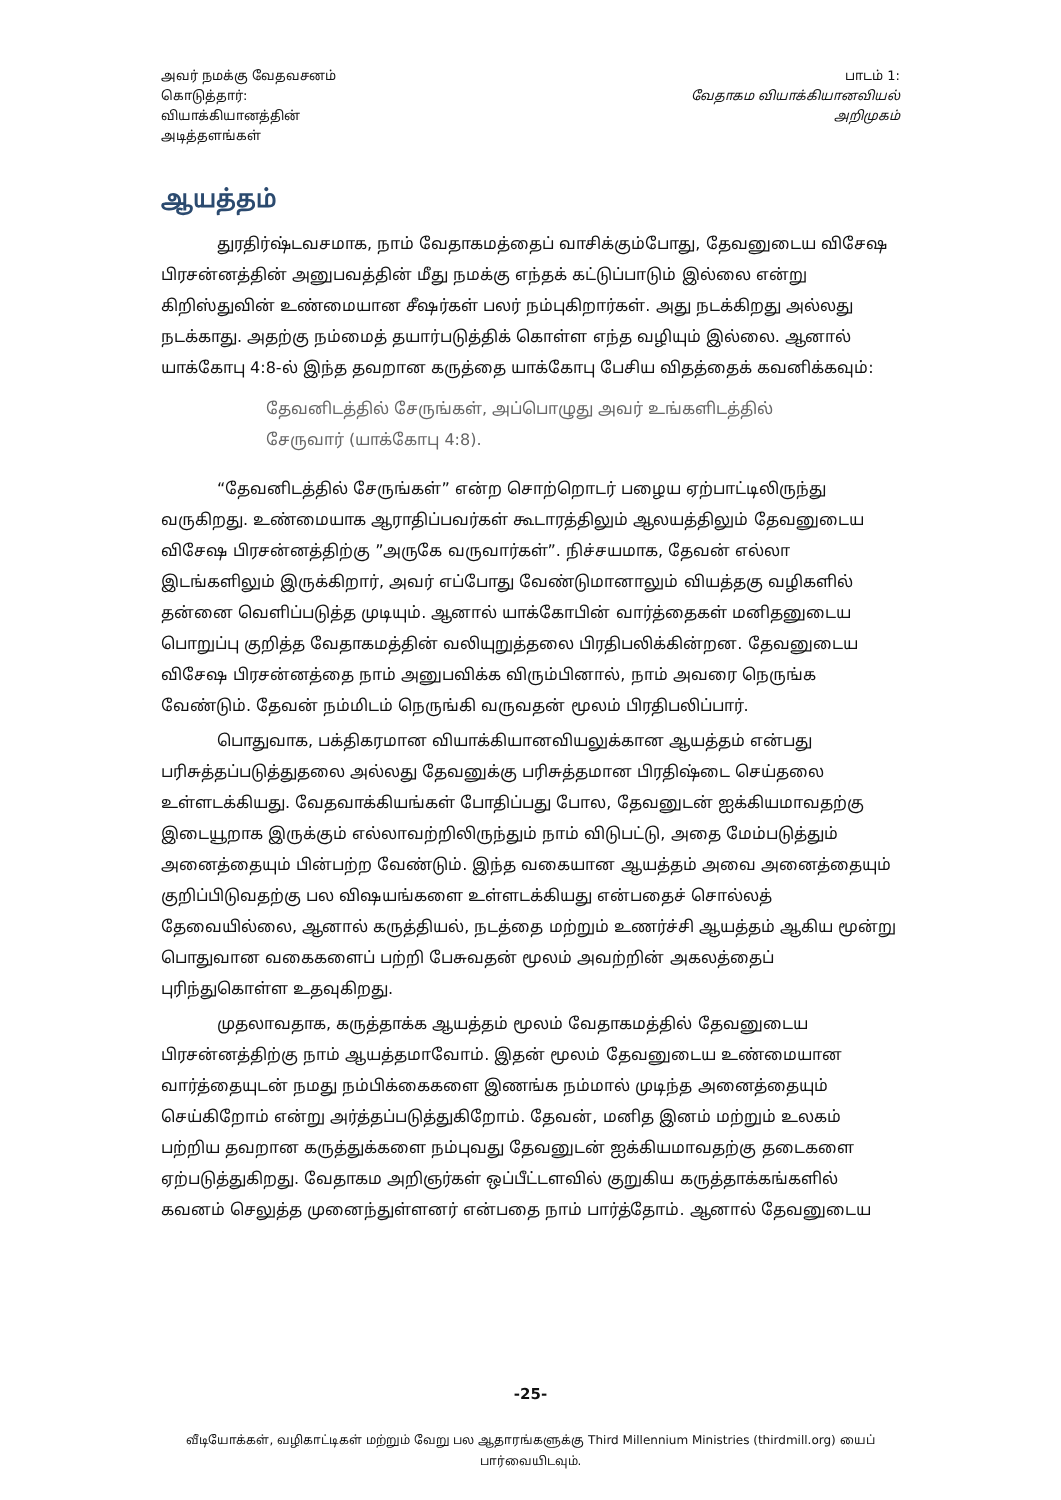அவர் நமக்கு வேதவசனம்
கொடுத்தார்:
வியாக்கியானத்தின்
அடித்தளங்கள்
பாடம் 1:
வேதாகம வியாக்கியானவியல்
அறிமுகம்
ஆயத்தம்
துரதிர்ஷ்டவசமாக, நாம் வேதாகமத்தைப் வாசிக்கும்போது, தேவனுடைய விசேஷ பிரசன்னத்தின் அனுபவத்தின் மீது நமக்கு எந்தக் கட்டுப்பாடும் இல்லை என்று கிறிஸ்துவின் உண்மையான சீஷர்கள் பலர் நம்புகிறார்கள். அது நடக்கிறது அல்லது நடக்காது. அதற்கு நம்மைத் தயார்படுத்திக் கொள்ள எந்த வழியும் இல்லை. ஆனால் யாக்கோபு 4:8-ல் இந்த தவறான கருத்தை யாக்கோபு பேசிய விதத்தைக் கவனிக்கவும்:
தேவனிடத்தில் சேருங்கள், அப்பொழுது அவர் உங்களிடத்தில் சேருவார் (யாக்கோபு 4:8).
“தேவனிடத்தில் சேருங்கள்” என்ற சொற்றொடர் பழைய ஏற்பாட்டிலிருந்து வருகிறது. உண்மையாக ஆராதிப்பவர்கள் கூடாரத்திலும் ஆலயத்திலும் தேவனுடைய விசேஷ பிரசன்னத்திற்கு ”அருகே வருவார்கள்”. நிச்சயமாக, தேவன் எல்லா இடங்களிலும் இருக்கிறார், அவர் எப்போது வேண்டுமானாலும் வியத்தகு வழிகளில் தன்னை வெளிப்படுத்த முடியும். ஆனால் யாக்கோபின் வார்த்தைகள் மனிதனுடைய பொறுப்பு குறித்த வேதாகமத்தின் வலியுறுத்தலை பிரதிபலிக்கின்றன. தேவனுடைய விசேஷ பிரசன்னத்தை நாம் அனுபவிக்க விரும்பினால், நாம் அவரை நெருங்க வேண்டும். தேவன் நம்மிடம் நெருங்கி வருவதன் மூலம் பிரதிபலிப்பார்.
பொதுவாக, பக்திகரமான வியாக்கியானவியலுக்கான ஆயத்தம் என்பது பரிசுத்தப்படுத்துதலை அல்லது தேவனுக்கு பரிசுத்தமான பிரதிஷ்டை செய்தலை உள்ளடக்கியது. வேதவாக்கியங்கள் போதிப்பது போல, தேவனுடன் ஐக்கியமாவதற்கு இடையூறாக இருக்கும் எல்லாவற்றிலிருந்தும் நாம் விடுபட்டு, அதை மேம்படுத்தும் அனைத்தையும் பின்பற்ற வேண்டும். இந்த வகையான ஆயத்தம் அவை அனைத்தையும் குறிப்பிடுவதற்கு பல விஷயங்களை உள்ளடக்கியது என்பதைச் சொல்லத் தேவையில்லை, ஆனால் கருத்தியல், நடத்தை மற்றும் உணர்ச்சி ஆயத்தம் ஆகிய மூன்று பொதுவான வகைகளைப் பற்றி பேசுவதன் மூலம் அவற்றின் அகலத்தைப் புரிந்துகொள்ள உதவுகிறது.
முதலாவதாக, கருத்தாக்க ஆயத்தம் மூலம் வேதாகமத்தில் தேவனுடைய பிரசன்னத்திற்கு நாம் ஆயத்தமாவோம். இதன் மூலம் தேவனுடைய உண்மையான வார்த்தையுடன் நமது நம்பிக்கைகளை இணங்க நம்மால் முடிந்த அனைத்தையும் செய்கிறோம் என்று அர்த்தப்படுத்துகிறோம். தேவன், மனித இனம் மற்றும் உலகம் பற்றிய தவறான கருத்துக்களை நம்புவது தேவனுடன் ஐக்கியமாவதற்கு தடைகளை ஏற்படுத்துகிறது. வேதாகம அறிஞர்கள் ஒப்பீட்டளவில் குறுகிய கருத்தாக்கங்களில் கவனம் செலுத்த முனைந்துள்ளனர் என்பதை நாம் பார்த்தோம். ஆனால் தேவனுடைய
-25-
வீடியோக்கள், வழிகாட்டிகள் மற்றும் வேறு பல ஆதாரங்களுக்கு Third Millennium Ministries (thirdmill.org) யைப் பார்வையிடவும்.